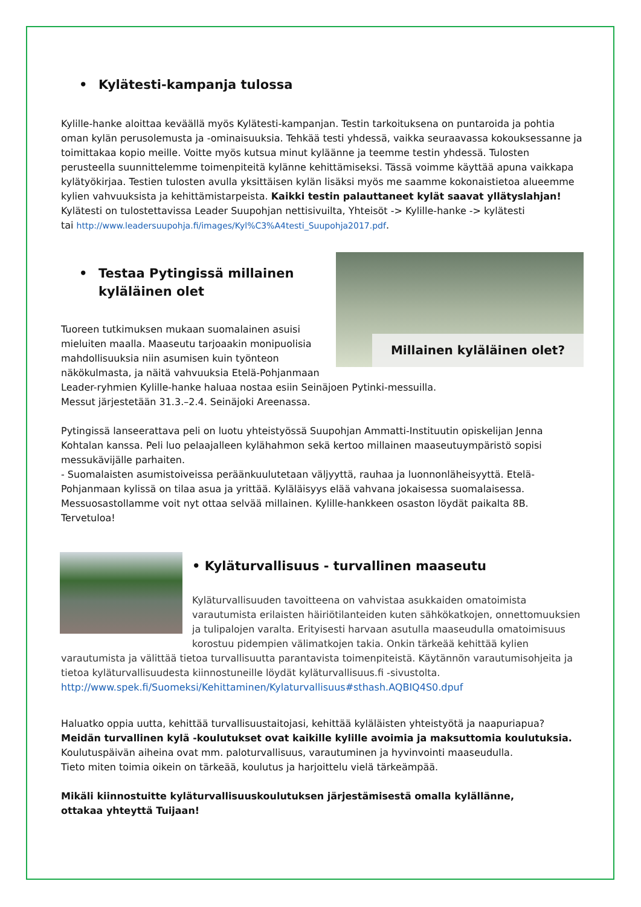• Kylätesti-kampanja tulossa
Kylille-hanke aloittaa keväällä myös Kylätesti-kampanjan. Testin tarkoituksena on puntaroida ja pohtia oman kylän perusolemusta ja -ominaisuuksia. Tehkää testi yhdessä, vaikka seuraavassa kokouksessanne ja toimittakaa kopio meille. Voitte myös kutsua minut kyläänne ja teemme testin yhdessä. Tulosten perusteella suunnittelemme toimenpiteitä kylänne kehittämiseksi. Tässä voimme käyttää apuna vaikkapa kylätyökirjaa. Testien tulosten avulla yksittäisen kylän lisäksi myös me saamme kokonaistietoa alueemme kylien vahvuuksista ja kehittämistarpeista. Kaikki testin palauttaneet kylät saavat yllätyslahjan!
Kylätesti on tulostettavissa Leader Suupohjan nettisivuilta, Yhteisöt -> Kylille-hanke -> kylätesti
tai http://www.leadersuupohja.fi/images/Kyl%C3%A4testi_Suupohja2017.pdf.
Millainen kyläläinen olet?
• Testaa Pytingissä millainen
kyläläinen olet
Tuoreen tutkimuksen mukaan suomalainen asuisi mieluiten maalla. Maaseutu tarjoaakin monipuolisia mahdollisuuksia niin asumisen kuin työnteon näkökulmasta, ja näitä vahvuuksia Etelä-Pohjanmaan Leader-ryhmien Kylille-hanke haluaa nostaa esiin Seinäjoen Pytinki-messuilla.
Messut järjestetään 31.3.–2.4. Seinäjoki Areenassa.
Pytingissä lanseerattava peli on luotu yhteistyössä Suupohjan Ammatti-Instituutin opiskelijan Jenna Kohtalan kanssa. Peli luo pelaajalleen kylähahmon sekä kertoo millainen maaseutuympäristö sopisi messukävijälle parhaiten.
- Suomalaisten asumistoiveissa peräänkuulutetaan väljyyttä, rauhaa ja luonnonläheisyyttä. Etelä-Pohjanmaan kylissä on tilaa asua ja yrittää. Kyläläisyys elää vahvana jokaisessa suomalaisessa. Messuosastollamme voit nyt ottaa selvää millainen. Kylille-hankkeen osaston löydät paikalta 8B.
Tervetuloa!
• Kyläturvallisuus - turvallinen maaseutu
Kyläturvallisuuden tavoitteena on vahvistaa asukkaiden omatoimista varautumista erilaisten häiriötilanteiden kuten sähkökatkojen, onnettomuuksien ja tulipalojen varalta. Erityisesti harvaan asutulla maaseudulla omatoimisuus korostuu pidempien välimatkojen takia. Onkin tärkeää kehittää kylien varautumista ja välittää tietoa turvallisuutta parantavista toimenpiteistä. Käytännön varautumisohjeita ja tietoa kyläturvallisuudesta kiinnostuneille löydät kyläturvallisuus.fi -sivustolta.
http://www.spek.fi/Suomeksi/Kehittaminen/Kylaturvallisuus#sthash.AQBIQ4S0.dpuf
Haluatko oppia uutta, kehittää turvallisuustaitojasi, kehittää kyläläisten yhteistyötä ja naapuriapua?
Meidän turvallinen kylä -koulutukset ovat kaikille kylille avoimia ja maksuttomia koulutuksia.
Koulutuspäivän aiheina ovat mm. paloturvallisuus, varautuminen ja hyvinvointi maaseudulla.
Tieto miten toimia oikein on tärkeää, koulutus ja harjoittelu vielä tärkeämpää.
Mikäli kiinnostuitte kyläturvallisuuskoulutuksen järjestämisestä omalla kylällänne,
ottakaa yhteyttä Tuijaan!